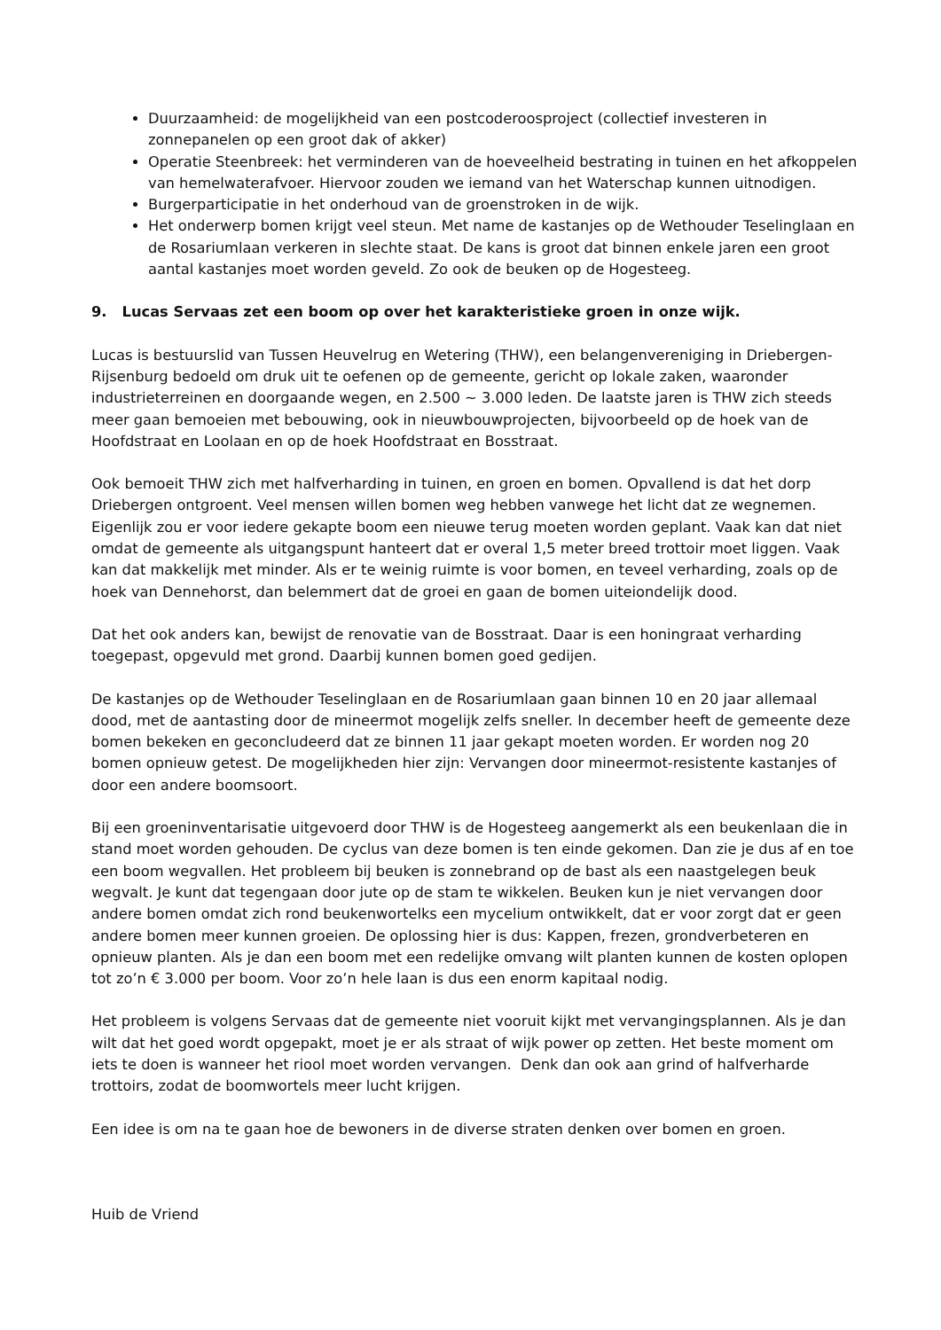Duurzaamheid: de mogelijkheid van een postcoderoosproject (collectief investeren in zonnepanelen op een groot dak of akker)
Operatie Steenbreek: het verminderen van de hoeveelheid bestrating in tuinen en het afkoppelen van hemelwaterafvoer. Hiervoor zouden we iemand van het Waterschap kunnen uitnodigen.
Burgerparticipatie in het onderhoud van de groenstroken in de wijk.
Het onderwerp bomen krijgt veel steun. Met name de kastanjes op de Wethouder Teselinglaan en de Rosariumlaan verkeren in slechte staat. De kans is groot dat binnen enkele jaren een groot aantal kastanjes moet worden geveld. Zo ook de beuken op de Hogesteeg.
9. Lucas Servaas zet een boom op over het karakteristieke groen in onze wijk.
Lucas is bestuurslid van Tussen Heuvelrug en Wetering (THW), een belangenvereniging in Driebergen-Rijsenburg bedoeld om druk uit te oefenen op de gemeente, gericht op lokale zaken, waaronder industrieterreinen en doorgaande wegen, en 2.500 ~ 3.000 leden. De laatste jaren is THW zich steeds meer gaan bemoeien met bebouwing, ook in nieuwbouwprojecten, bijvoorbeeld op de hoek van de Hoofdstraat en Loolaan en op de hoek Hoofdstraat en Bosstraat.
Ook bemoeit THW zich met halfverharding in tuinen, en groen en bomen. Opvallend is dat het dorp Driebergen ontgroent. Veel mensen willen bomen weg hebben vanwege het licht dat ze wegnemen. Eigenlijk zou er voor iedere gekapte boom een nieuwe terug moeten worden geplant. Vaak kan dat niet omdat de gemeente als uitgangspunt hanteert dat er overal 1,5 meter breed trottoir moet liggen. Vaak kan dat makkelijk met minder. Als er te weinig ruimte is voor bomen, en teveel verharding, zoals op de hoek van Dennehorst, dan belemmert dat de groei en gaan de bomen uiteiondelijk dood.
Dat het ook anders kan, bewijst de renovatie van de Bosstraat. Daar is een honingraat verharding toegepast, opgevuld met grond. Daarbij kunnen bomen goed gedijen.
De kastanjes op de Wethouder Teselinglaan en de Rosariumlaan gaan binnen 10 en 20 jaar allemaal dood, met de aantasting door de mineermot mogelijk zelfs sneller. In december heeft de gemeente deze bomen bekeken en geconcludeerd dat ze binnen 11 jaar gekapt moeten worden. Er worden nog 20 bomen opnieuw getest. De mogelijkheden hier zijn: Vervangen door mineermot-resistente kastanjes of door een andere boomsoort.
Bij een groeninventarisatie uitgevoerd door THW is de Hogesteeg aangemerkt als een beukenlaan die in stand moet worden gehouden. De cyclus van deze bomen is ten einde gekomen. Dan zie je dus af en toe een boom wegvallen. Het probleem bij beuken is zonnebrand op de bast als een naastgelegen beuk wegvalt. Je kunt dat tegengaan door jute op de stam te wikkelen. Beuken kun je niet vervangen door andere bomen omdat zich rond beukenwortelks een mycelium ontwikkelt, dat er voor zorgt dat er geen andere bomen meer kunnen groeien. De oplossing hier is dus: Kappen, frezen, grondverbeteren en opnieuw planten. Als je dan een boom met een redelijke omvang wilt planten kunnen de kosten oplopen tot zo’n € 3.000 per boom. Voor zo’n hele laan is dus een enorm kapitaal nodig.
Het probleem is volgens Servaas dat de gemeente niet vooruit kijkt met vervangingsplannen. Als je dan wilt dat het goed wordt opgepakt, moet je er als straat of wijk power op zetten. Het beste moment om iets te doen is wanneer het riool moet worden vervangen. Denk dan ook aan grind of halfverharde trottoirs, zodat de boomwortels meer lucht krijgen.
Een idee is om na te gaan hoe de bewoners in de diverse straten denken over bomen en groen.
Huib de Vriend